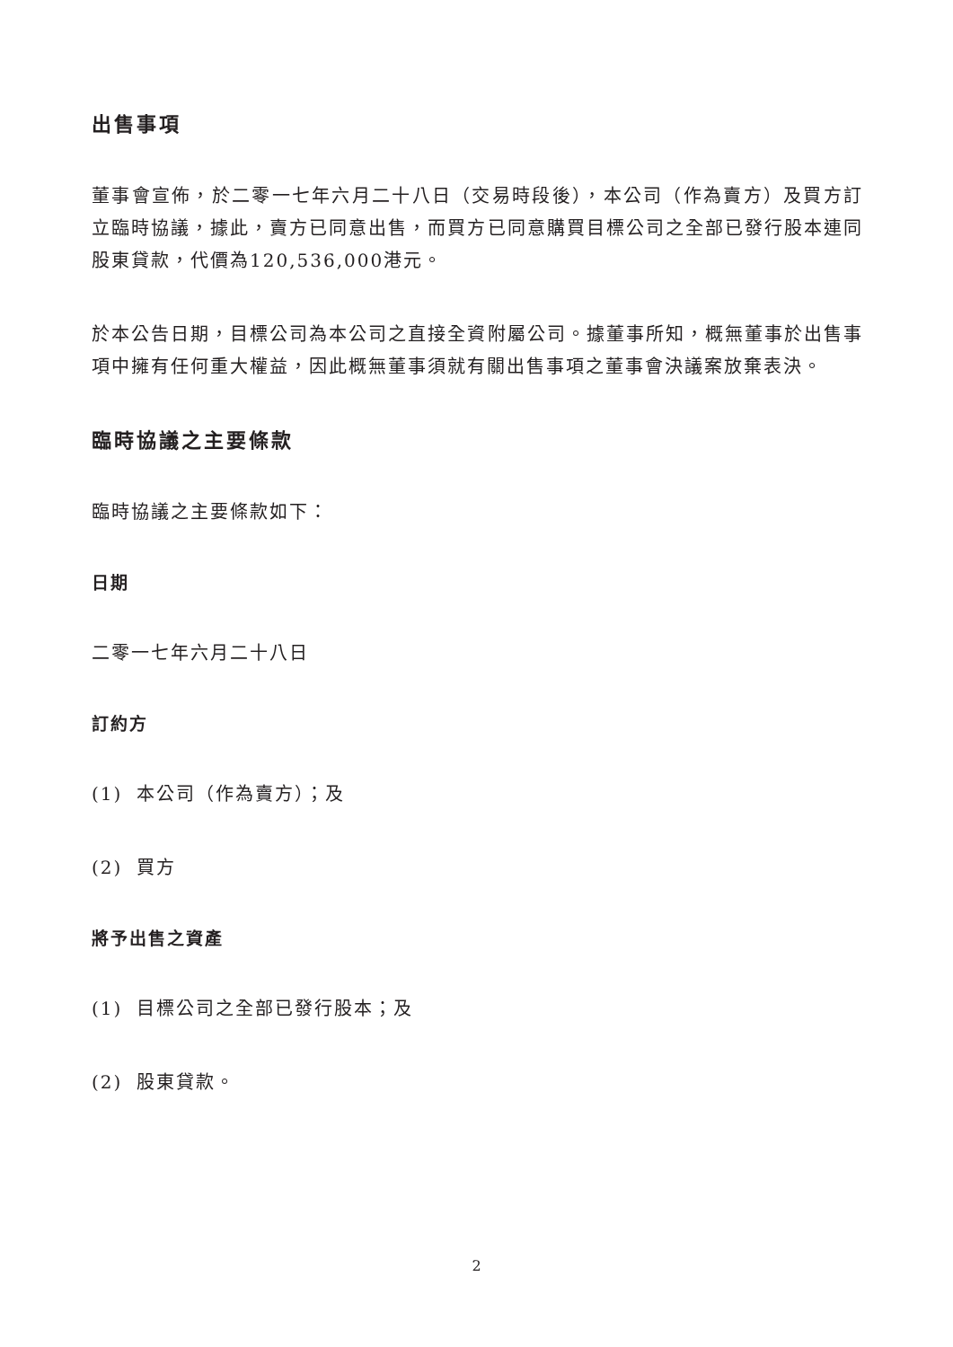出售事項
董事會宣佈，於二零一七年六月二十八日（交易時段後），本公司（作為賣方）及買方訂立臨時協議，據此，賣方已同意出售，而買方已同意購買目標公司之全部已發行股本連同股東貸款，代價為120,536,000港元。
於本公告日期，目標公司為本公司之直接全資附屬公司。據董事所知，概無董事於出售事項中擁有任何重大權益，因此概無董事須就有關出售事項之董事會決議案放棄表決。
臨時協議之主要條款
臨時協議之主要條款如下：
日期
二零一七年六月二十八日
訂約方
(1) 本公司（作為賣方）；及
(2) 買方
將予出售之資產
(1) 目標公司之全部已發行股本；及
(2) 股東貸款。
2